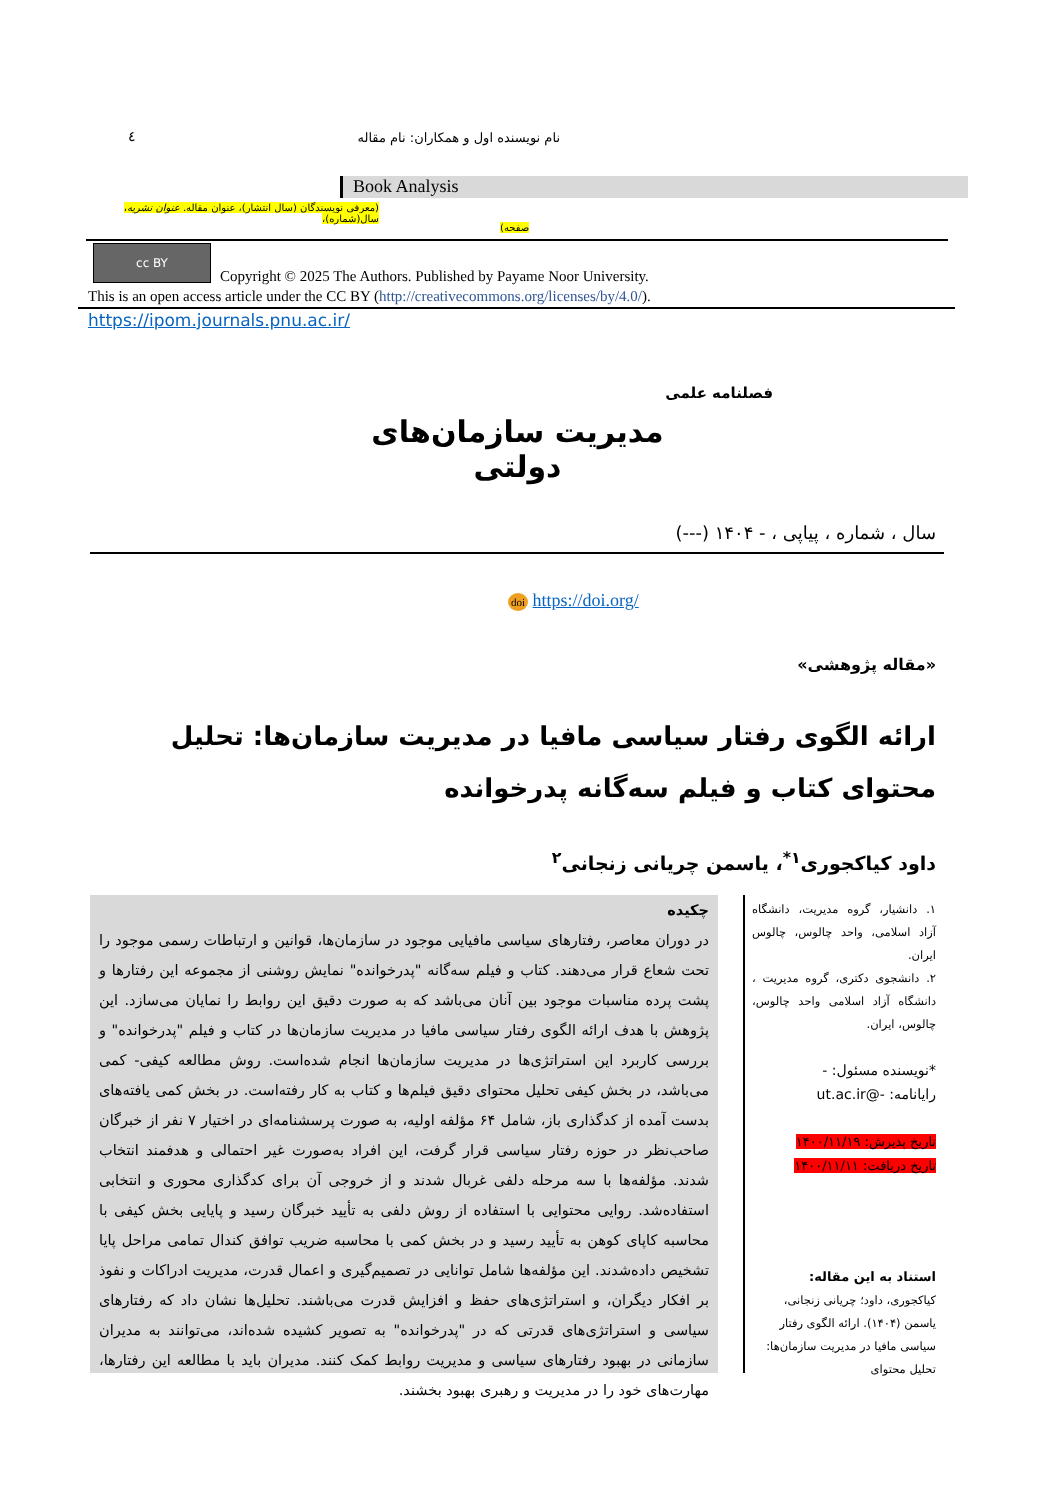٤
نام نویسنده اول و همکاران: نام مقاله
Book Analysis
(معرفی نویسندگان (سال انتشار)، عنوان مقاله. عنوان نشریه، سال(شماره)،
صفحه)
cc BY
Copyright © 2025 The Authors. Published by Payame Noor University.
This is an open access article under the CC BY (http://creativecommons.org/licenses/by/4.0/).
https://ipom.journals.pnu.ac.ir/
فصلنامه علمی
مدیریت سازمان‌های دولتی
سال ، شماره ، پیاپی ، - ۱۴۰۴ (---)
doi https://doi.org/
«مقاله پژوهشی»
ارائه الگوی رفتار سیاسی مافیا در مدیریت سازمان‌ها: تحلیل محتوای کتاب و فیلم سه‌گانه پدرخوانده
داود کیاکجوری<sup>۱*</sup>، یاسمن چریانی زنجانی<sup>۲</sup>
چکیده
در دوران معاصر، رفتارهای سیاسی مافیایی موجود در سازمان‌ها، قوانین و ارتباطات رسمی موجود را تحت شعاع قرار می‌دهند. کتاب و فیلم سه‌گانه "پدرخوانده" نمایش روشنی از مجموعه این رفتارها و پشت پرده مناسبات موجود بین آنان می‌باشد که به صورت دقیق این روابط را نمایان می‌سازد. این پژوهش با هدف ارائه الگوی رفتار سیاسی مافیا در مدیریت سازمان‌ها در کتاب و فیلم "پدرخوانده" و بررسی کاربرد این استراتژی‌ها در مدیریت سازمان‌ها انجام شده‌است. روش مطالعه کیفی- کمی می‌باشد، در بخش کیفی تحلیل محتوای دقیق فیلم‌ها و کتاب به کار رفته‌است. در بخش کمی یافته‌های بدست آمده از کدگذاری باز، شامل ۶۴ مؤلفه اولیه، به صورت پرسشنامه‌ای در اختیار ۷ نفر از خبرگان صاحب‌نظر در حوزه رفتار سیاسی قرار گرفت، این افراد به‌صورت غیر احتمالی و هدفمند انتخاب شدند. مؤلفه‌ها با سه مرحله دلفی غربال شدند و از خروجی آن برای کدگذاری محوری و انتخابی استفاده‌شد. روایی محتوایی با استفاده از روش دلفی به تأیید خبرگان رسید و پایایی بخش کیفی با محاسبه کاپای کوهن به تأیید رسید و در بخش کمی با محاسبه ضریب توافق کندال تمامی مراحل پایا تشخیص داده‌شدند. این مؤلفه‌ها شامل توانایی در تصمیم‌گیری و اعمال قدرت، مدیریت ادراکات و نفوذ بر افکار دیگران، و استراتژی‌های حفظ و افزایش قدرت می‌باشند. تحلیل‌ها نشان داد که رفتارهای سیاسی و استراتژی‌های قدرتی که در "پدرخوانده" به تصویر کشیده شده‌اند، می‌توانند به مدیران سازمانی در بهبود رفتارهای سیاسی و مدیریت روابط کمک کنند. مدیران باید با مطالعه این رفتارها، مهارت‌های خود را در مدیریت و رهبری بهبود بخشند.
۱. دانشیار، گروه مدیریت، دانشگاه آزاد اسلامی، واحد چالوس، چالوس ایران.
۲. دانشجوی دکتری، گروه مدیریت ، دانشگاه آزاد اسلامی واحد چالوس، چالوس، ایران.
*نویسنده مسئول: -
رایانامه: -@ut.ac.ir
تاریخ پذیرش: ۱۴۰۰/۱۱/۱۹
تاریخ دریافت: ۱۴۰۰/۱۱/۱۱
استناد به این مقاله:
کیاکجوری، داود؛ چریانی زنجانی، یاسمن (۱۴۰۴). ارائه الگوی رفتار سیاسی مافیا در مدیریت سازمان‌ها: تحلیل محتوای